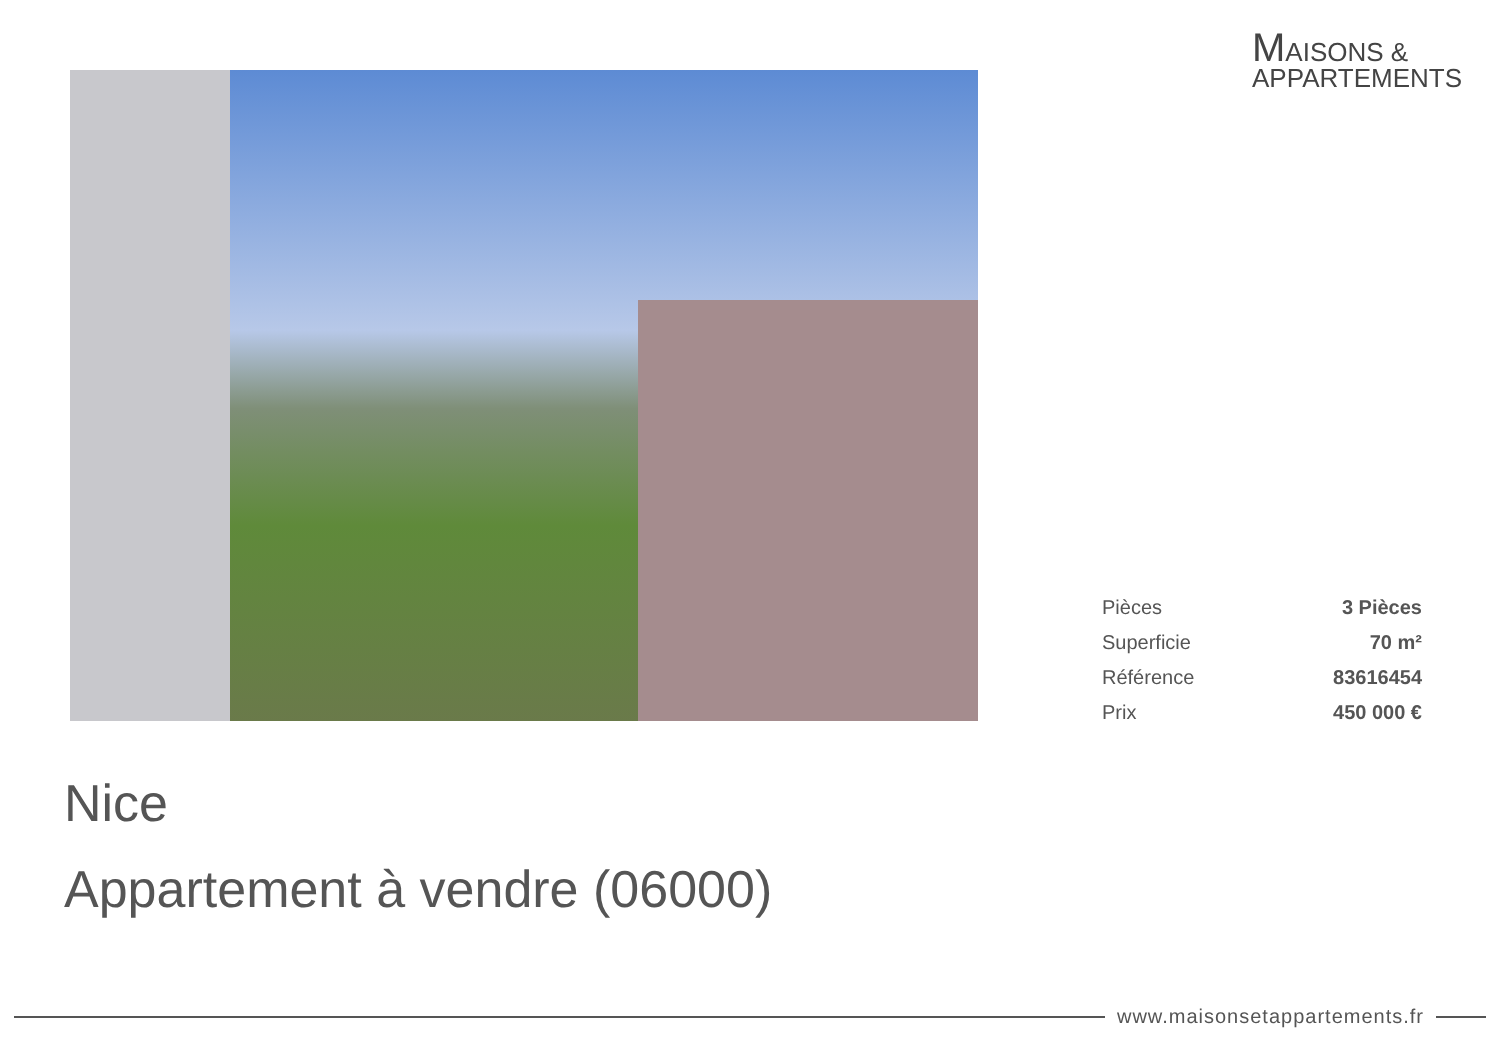MAISONS &
APPARTEMENTS
| Pièces | 3 Pièces |
| Superficie | 70 m² |
| Référence | 83616454 |
| Prix | 450 000 € |
Nice
Appartement à vendre (06000)
www.maisonsetappartements.fr